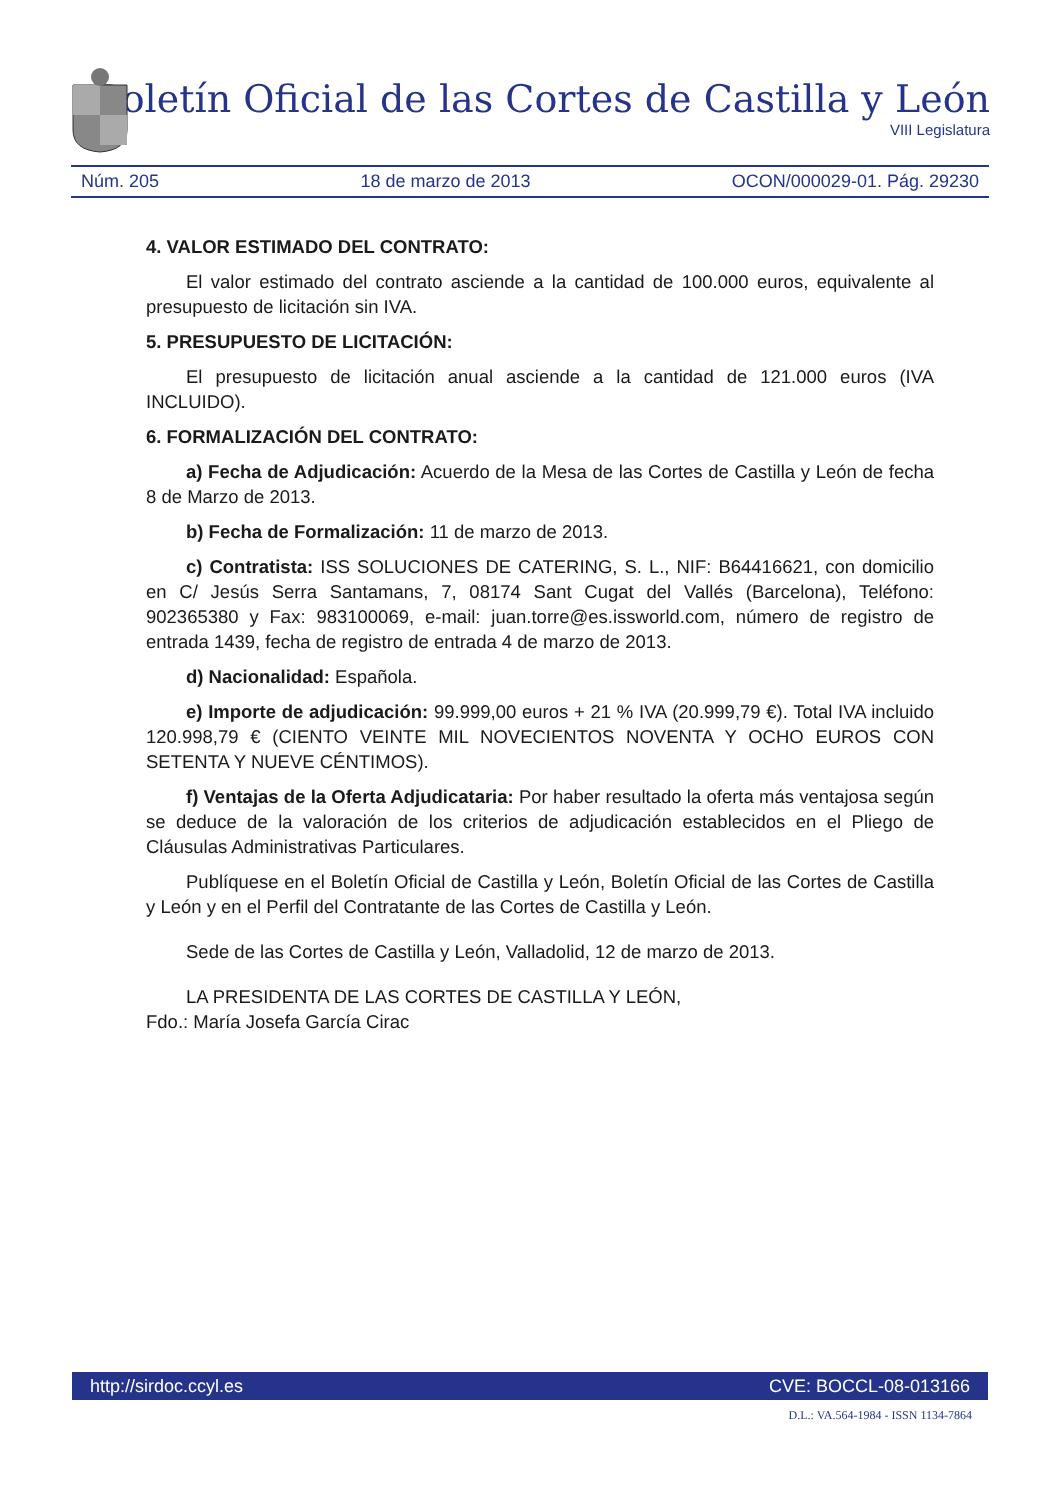Boletín Oficial de las Cortes de Castilla y León
VIII Legislatura
Núm. 205 18 de marzo de 2013 OCON/000029-01. Pág. 29230
4. VALOR ESTIMADO DEL CONTRATO:
El valor estimado del contrato asciende a la cantidad de 100.000 euros, equivalente al presupuesto de licitación sin IVA.
5. PRESUPUESTO DE LICITACIÓN:
El presupuesto de licitación anual asciende a la cantidad de 121.000 euros (IVA INCLUIDO).
6. FORMALIZACIÓN DEL CONTRATO:
a) Fecha de Adjudicación: Acuerdo de la Mesa de las Cortes de Castilla y León de fecha 8 de Marzo de 2013.
b) Fecha de Formalización: 11 de marzo de 2013.
c) Contratista: ISS SOLUCIONES DE CATERING, S. L., NIF: B64416621, con domicilio en C/ Jesús Serra Santamans, 7, 08174 Sant Cugat del Vallés (Barcelona), Teléfono: 902365380 y Fax: 983100069, e-mail: juan.torre@es.issworld.com, número de registro de entrada 1439, fecha de registro de entrada 4 de marzo de 2013.
d) Nacionalidad: Española.
e) Importe de adjudicación: 99.999,00 euros + 21 % IVA (20.999,79 €). Total IVA incluido 120.998,79 € (CIENTO VEINTE MIL NOVECIENTOS NOVENTA Y OCHO EUROS CON SETENTA Y NUEVE CÉNTIMOS).
f) Ventajas de la Oferta Adjudicataria: Por haber resultado la oferta más ventajosa según se deduce de la valoración de los criterios de adjudicación establecidos en el Pliego de Cláusulas Administrativas Particulares.
Publíquese en el Boletín Oficial de Castilla y León, Boletín Oficial de las Cortes de Castilla y León y en el Perfil del Contratante de las Cortes de Castilla y León.
Sede de las Cortes de Castilla y León, Valladolid, 12 de marzo de 2013.
LA PRESIDENTA DE LAS CORTES DE CASTILLA Y LEÓN,
Fdo.: María Josefa García Cirac
http://sirdoc.ccyl.es CVE: BOCCL-08-013166
D.L.: VA.564-1984 - ISSN 1134-7864